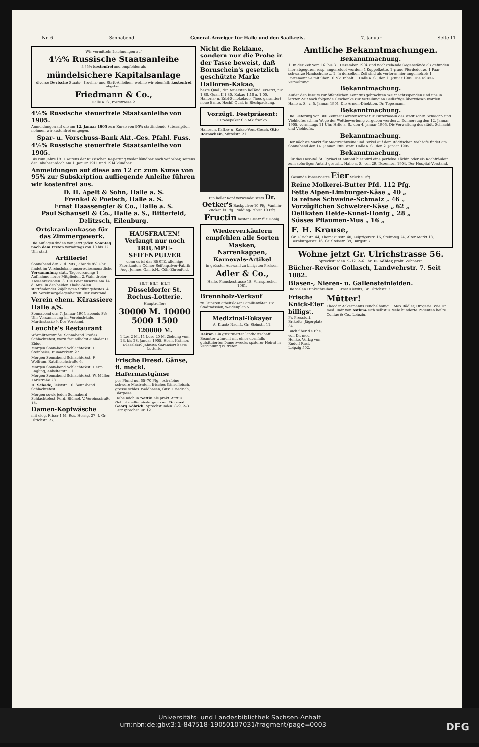Nr. 6 Sonnabend General-Anzeiger für Halle und den Saalkreis. 7. Januar Seite 11
Wir vermitteln Zeichnungen auf
4½% Russische Staatsanleihe
à 95% kostenfrei und empfehlen als
mündelsichere Kapitalsanlage
diverse Deutsche Staats-, Provinz- und Stadt-Anleihen, welche wir ebenfalls kostenfrei abgeben.
Friedmann & Co.,
Halle a. S., Poststrasse 2.
4½% Russische steuerfreie Staatsanleihe von 1905.
Anmeldungen auf die am 12. Januar 1905 zum Kurse von 95% stattindende Subscription nehmen wir kostenfrei entgegen.
Spar- u. Vorschuss-Bank Akt.-Ges. Pfahl. Fuss.
4½% Russische steuerfreie Staatsanleihe von 1905.
Bis zum Jahre 1917 seitens der Russischen Regierung weder kündbar noch verlosbar, seitens der Inhaber jedoch am 1. Januar 1911 und 1914 kündbar.
Anmeldungen auf diese am 12 cr. zum Kurse von 95% zur Subskription aufliegende Anleihe führen wir kostenfrei aus.
D. H. Apelt & Sohn, Halle a. S.
Frenkel & Poetsch, Halle a. S.
Ernst Haassengier & Co., Halle a. S.
Paul Schauseil & Co., Halle a. S., Bitterfeld, Delitzsch, Eilenburg.
Ortskrankenkasse für das Zimmergewerk.
Die Auflagen finden von jetzt jeden Sonntag nach dem Ersten vormittags von 10 bis 12 Uhr statt.
Artillerie!
Sonnabend den 7. d. Mts., abends 8½ Uhr findet im Vereinslokale unsere diesmonatliche Versammlung statt. Tagesordnung: 1. Aufnahme neuer Mitglieder. 2. Wahl dreier Kassenrevisoren. 3. Die Feier unseres am 14. d. Mts. in den beiden Thalia-Sälen stattfindenden 24jährigen Stiftungsfestes. 4. Div. Vereinsangelegenheiten. Der Vorstand.
Verein ehem. Kürassiere Halle a/S.
Sonnabend den 7. Januar 1905, abends 8½ Uhr Versammlung im Vereinslokale, Martinstraße 9. Der Vorstand.
Leuchte's Restaurant
Wörmlitzerstraße. Sonnabend Großes Schlachtefest, wozu freundlichst einladet D. Ebige.
Morgen Sonnabend Schlachtefest. H. Steinbeiss, Bismarckstr. 27.
Morgen Sonnabend Schlachtefest. F. Wolfram, Ratsfneichstraße 6.
Morgen Sonnabend Schlachtefest. Herm. Engling, Anhalterstr. 11.
Morgen Sonnabend Schlachtefest. W. Müller, Karlstraße 28.
H. Schade, Geiststr. 10. Sonnabend Schlachtefest.
Morgen sowie jeden Sonnabend Schlachtefest. Ferd. Blümel, V. Vereinsstraße 13.
Damen-Kopfwäsche
mit eleg. Frisur 1 M. Ros. Herrig, 27, I. Gr. Ulrichstr. 27, I.
HAUSFRAUEN! Verlangt nur noch TRIUMPH-SEIFENPULVER
denn es ist das BESTE. Alleinige Fabrikanten: Cölner Seifenpulver-Fabrik Aug. Jennes, G.m.b.H., Cöln-Ehrenfeld.
EILT! EILT! EILT!
Düsseldorfer St. Rochus-Lotterie.
Hauptreffer:
30000 M. 10000 5000 1500
120000 M.
1 Los 2 M., 11 Lose 20 M. Ziehung vom 23. bis 28. Januar 1905. Heinr. Krämer, Düsseldorf, Jahnstr. Garantiert beste Lotterie.
Frische Dresd. Gänse, fl. meckl. Hafermastgänse
per Pfund nur 65–70 Pfg., extrafeine schwere Mastenten, frisches Gänsefleisch, grosse schles. Waldhasen, Gust. Friedrich, Bärgasse.
Habe mich in Wettin als prakt. Arzt u. Geburtshelfer niedergelassen. Dr. med. Georg Köbrich. Sprechstunden: 8–9, 2–3. Fernsprecher Nr. 12.
Nicht die Reklame, sondern nur die Probe in der Tasse beweist, daß Bornschein's gesetzlich geschützte Marke Halloren-Kakao,
beste Qual., den teuersten holländ. erzetzt, nur 1,80. Qual. II 1,30. Kakao 1,10 u. 1,00. Halloria- u. Edel-Schokolade. Thee, garantiert neue Ernte. Hochf. Qual. in Blechpackung.
Vorzügl. Festpräsent:
1 Probepaket f. 5 Mk. franko.
Hallesch. Kaffee- u. Kakao-Vers.-Gesch. Otto Bornschein, Mittelstr. 21.
Ein heller Kopf verwendet stets Dr. Oetker's Backpulver 10 Pfg. Vanillin-Zucker 10 Pfg. Pudding-Pulver 10 Pfg. Fructin bester Ersatz für Honig.
Wiederverkäufern empfehlen alle Sorten Masken, Narrenkappen, Karnevals-Artikel
in grösster Auswahl zu billigsten Preisen.
Adler & Co.,
Halle, Franckestrasse 18. Fernsprecher 1081.
Brennholz-Verkauf
zu Gunsten arbeitsloser Familienväter. Ev. Stadtmission, Weidenplan 5.
Medizinal-Tokayer
A. Krantz Nachf., Gr. Steinstr. 11.
Heirat. Ein gutsituierter landwirtschaftl. Beamter wünscht mit einer ebenfalls gutsituierten Dame zwecks späterer Heirat in Verbindung zu treten.
Amtliche Bekanntmachungen.
Bekanntmachung.
1. In der Zeit vom 16. bis 31. Dezember 1904 sind nachstehende Gegenstände als gefunden hier abgegeben resp. angemeldet worden: 1 Koppelkette, 1 graue Pferdedecke, 1 Paar schwarze Handschuhe ... 2. In derselben Zeit sind als verloren hier angemeldet: 1 Portemonnaie mit über 10 Mk. Inhalt ... Halle a. S., den 1. Januar 1905. Die Polizei-Verwaltung.
Bekanntmachung.
Außer den bereits zur öffentlichen Kenntnis gebrachten Weihnachtsspenden sind uns in letzter Zeit noch folgende Geschenke zur Verteilung an Bedürftige überwiesen worden ... Halle a. S., d. 5. Januar 1905. Die Armen-Direktion. Dr. Tepelmann.
Bekanntmachung.
Die Lieferung von 300 Zentner Gerstenschrot für Futterboden des städtischen Schlacht- und Viehhofes soll im Wege der Wettbewerbung vergeben werden ... Donnerstag den 12. Januar 1905, vormittags 11 Uhr. Halle a. S., den 4. Januar 1905. Die Verwaltung des städt. Schlacht- und Viehhofes.
Bekanntmachung.
Der nächste Markt für Magerschweine und Ferkel auf dem städtischen Viehhofe findet am Sonnabend den 14. Januar 1905 statt. Halle a. S., den 2. Januar 1905.
Bekanntmachung.
Für das Hospital St. Cyriaci et Antonii hier wird eine perfekte Köchin oder ein Kochfräulein zum sofortigen Antritt gesucht. Halle a. S., den 29. Dezember 1904. Der Hospital-Vorstand.
Gesunde konservierte Eier Stück 5 Pfg.
Reine Molkerei-Butter Pfd. 112 Pfg.
Fette Alpen-Limburger-Käse „ 40 „
Ia reines Schweine-Schmalz „ 46 „
Vorzüglichen Schweizer-Käse „ 62 „
Delikaten Heide-Kunst-Honig „ 28 „
Süsses Pflaumen-Mus „ 16 „
F. H. Krause,
Gr. Ulrichstr. 44, Thomasiusstr. 40, Leipzigerstr. 16, Steinweg 24, Alter Markt 18, Bernburgerstr. 16, Gr. Steinstr. 39, Burgstr. 7.
Wohne jetzt Gr. Ulrichstrasse 56.
Sprechstunden: 9–12, 2–6 Uhr. H. Köhler, prakt. Zahnarzt.
Bücher-Revisor Gollasch, Landwehrstr. 7. Seit 1882.
Blasen-, Nieren- u. Gallensteinleiden.
Die vielen Dankschreiben ... Ernst Kiewitz, Gr. Ulrichstr. 2.
Frische Knick-Eier billigst.
Pr. Presstorf, Briketts, Jägerplatz 34.
Buch über die Ehe, von Dr. med. Henke. Verlag von Rudolf Rast, Leipzig 502.
Mütter!
Theodor Ackermanns Fenchelhonig ... Max Rädler, Drogerie. Wie Dr. med. Hair von Asthma sich selbst u. viele hunderte Patienten heilte. Contag & Co., Leipzig.
Universitäts- und Landesbibliothek Sachsen-Anhalt
urn:nbn:de:gbv:3:1-847518-19050107031/fragment/page=0003 DFG